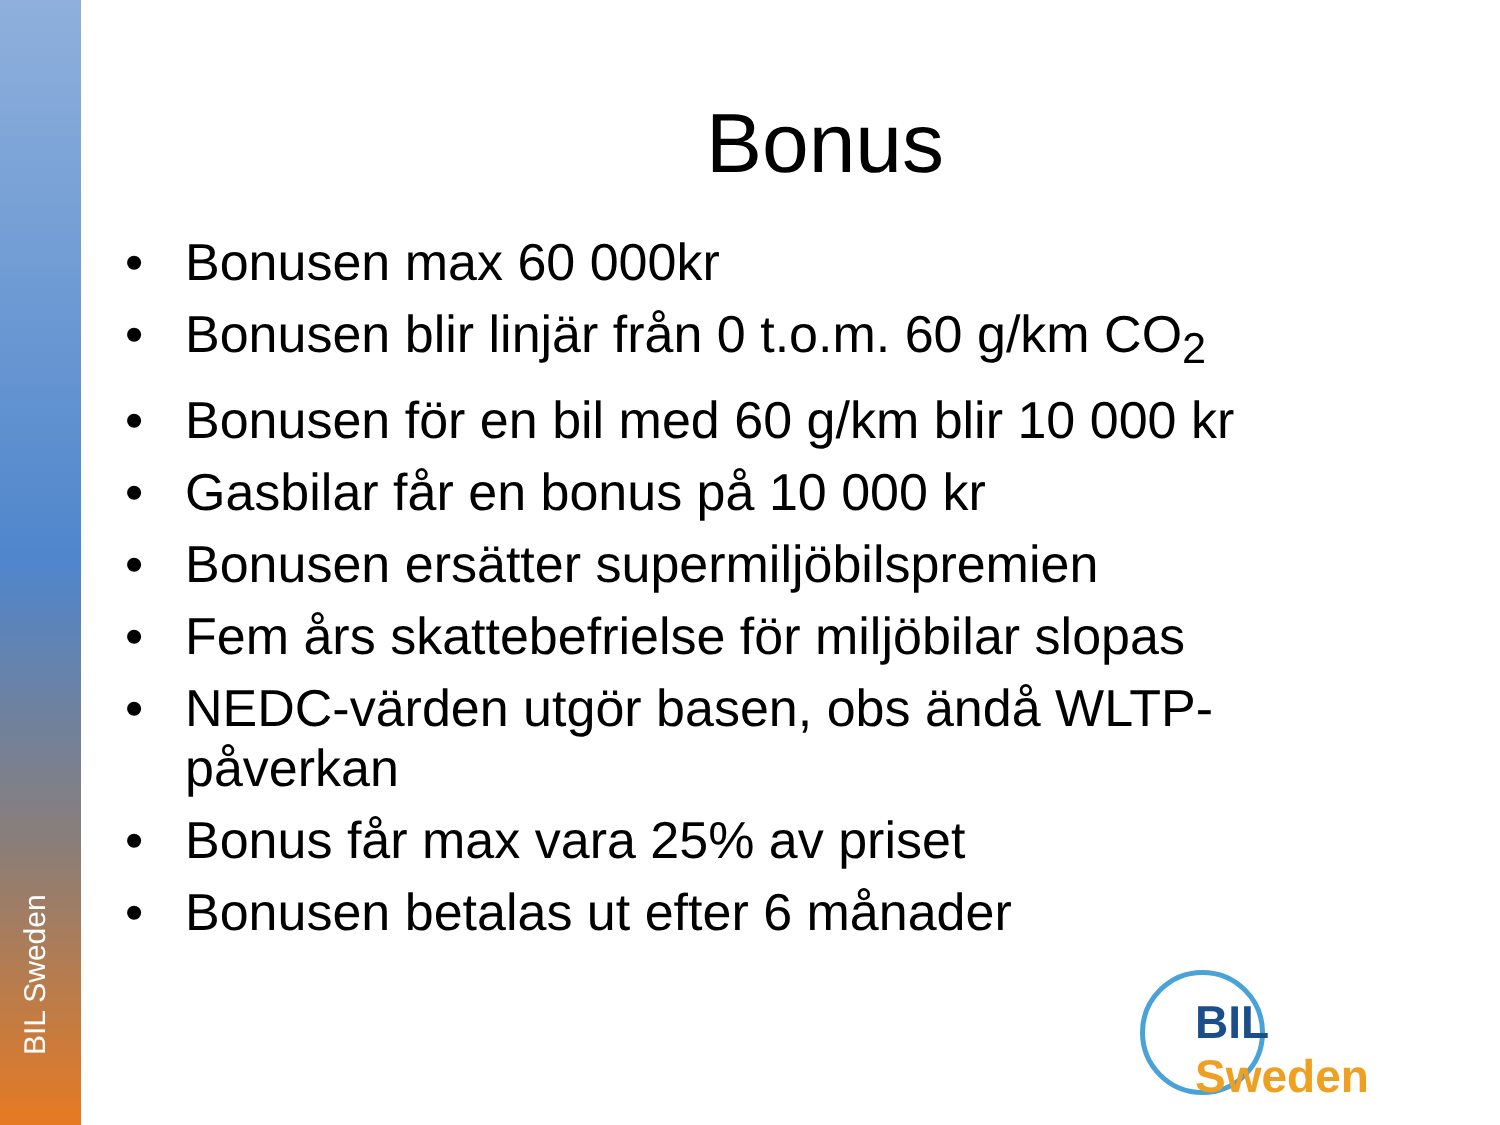BIL Sweden
Bonus
• Bonusen max 60 000kr
• Bonusen blir linjär från 0 t.o.m. 60 g/km CO<sub>2</sub>
• Bonusen för en bil med 60 g/km blir 10 000 kr
• Gasbilar får en bonus på 10 000 kr
• Bonusen ersätter supermiljöbilspremien
• Fem års skattebefrielse för miljöbilar slopas
• NEDC-värden utgör basen, obs ändå WLTP-påverkan
• Bonus får max vara 25% av priset
• Bonusen betalas ut efter 6 månader
BIL Sweden